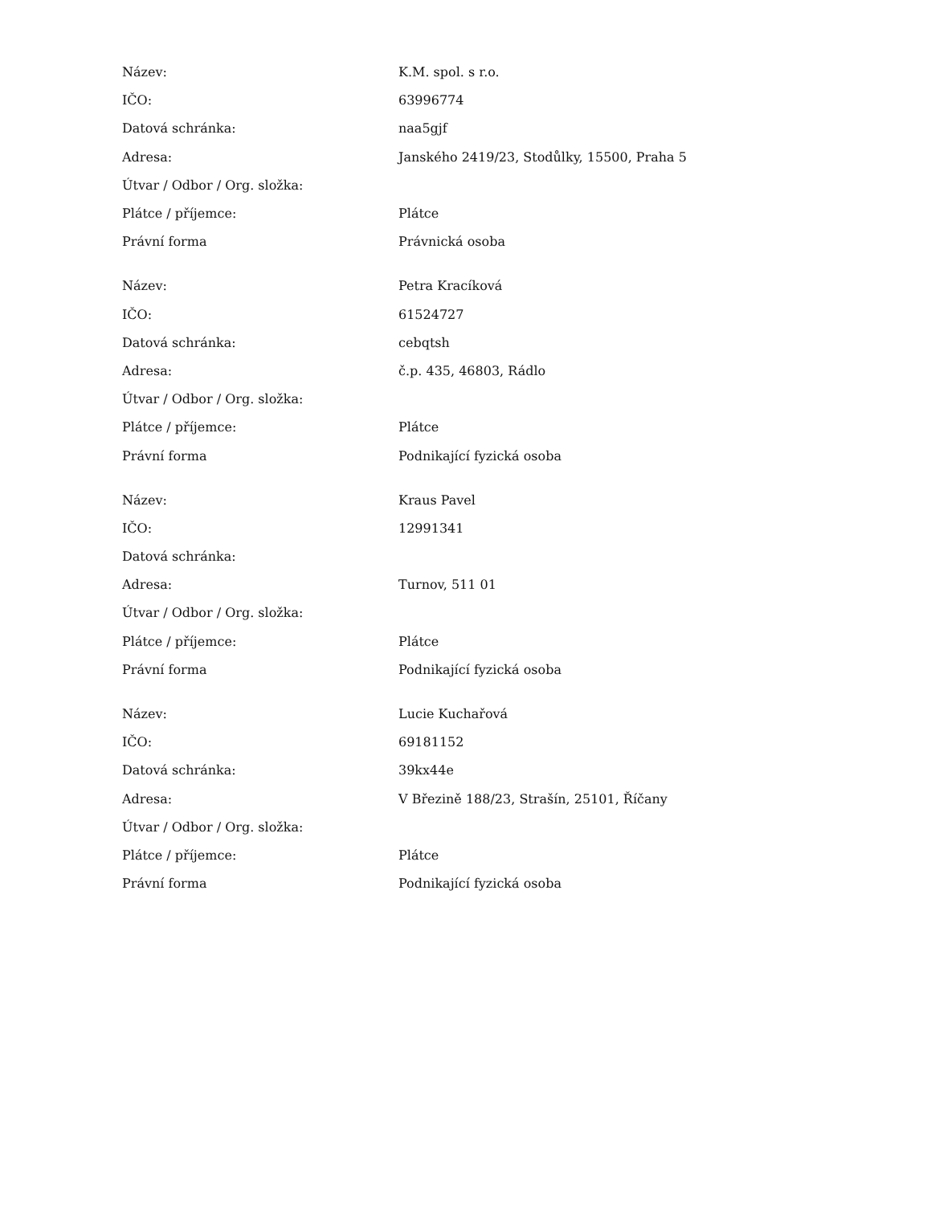| Název: | K.M. spol. s r.o. |
| IČO: | 63996774 |
| Datová schránka: | naa5gjf |
| Adresa: | Janského 2419/23, Stodůlky, 15500, Praha 5 |
| Útvar / Odbor / Org. složka: | |
| Plátce / příjemce: | Plátce |
| Právní forma | Právnická osoba |
| Název: | Petra Kracíková |
| IČO: | 61524727 |
| Datová schránka: | cebqtsh |
| Adresa: | č.p. 435, 46803, Rádlo |
| Útvar / Odbor / Org. složka: | |
| Plátce / příjemce: | Plátce |
| Právní forma | Podnikající fyzická osoba |
| Název: | Kraus Pavel |
| IČO: | 12991341 |
| Datová schránka: | |
| Adresa: | Turnov, 511 01 |
| Útvar / Odbor / Org. složka: | |
| Plátce / příjemce: | Plátce |
| Právní forma | Podnikající fyzická osoba |
| Název: | Lucie Kuchařová |
| IČO: | 69181152 |
| Datová schránka: | 39kx44e |
| Adresa: | V Březině 188/23, Strašín, 25101, Říčany |
| Útvar / Odbor / Org. složka: | |
| Plátce / příjemce: | Plátce |
| Právní forma | Podnikající fyzická osoba |